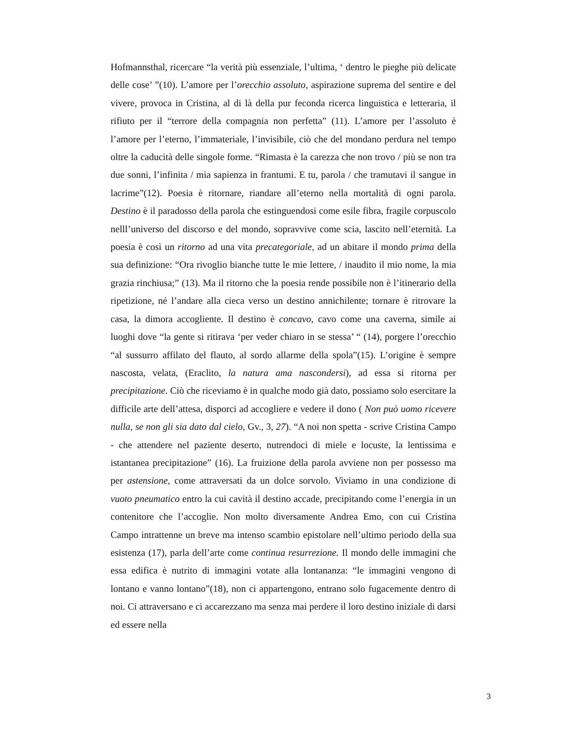Hofmannsthal, ricercare “la verità più essenziale, l’ultima, ‘ dentro le pieghe più delicate delle cose’ ”(10). L’amore per l’orecchio assoluto, aspirazione suprema del sentire e del vivere, provoca in Cristina, al di là della pur feconda ricerca linguistica e letteraria, il rifiuto per il “terrore della compagnia non perfetta” (11). L’amore per l’assoluto è l’amore per l’eterno, l’immateriale, l’invisibile, ciò che del mondano perdura nel tempo oltre la caducità delle singole forme. “Rimasta è la carezza che non trovo / più se non tra due sonni, l’infinita / mia sapienza in frantumi. E tu, parola / che tramutavi il sangue in lacrime”(12). Poesia è ritornare, riandare all’eterno nella mortalità di ogni parola. Destino è il paradosso della parola che estinguendosi come esile fibra, fragile corpuscolo nelll’universo del discorso e del mondo, sopravvive come scia, lascito nell’eternità. La poesia è così un ritorno ad una vita precategoriale, ad un abitare il mondo prima della sua definizione: “Ora rivoglio bianche tutte le mie lettere, / inaudito il mio nome, la mia grazia rinchiusa;” (13). Ma il ritorno che la poesia rende possibile non è l’itinerario della ripetizione, né l’andare alla cieca verso un destino annichilente; tornare è ritrovare la casa, la dimora accogliente. Il destino è concavo, cavo come una caverna, simile ai luoghi dove “la gente si ritirava ‘per veder chiaro in se stessa’ “ (14), porgere l’orecchio “al sussurro affilato del flauto, al sordo allarme della spola”(15). L’origine è sempre nascosta, velata, (Eraclito, la natura ama nascondersi), ad essa si ritorna per precipitazione. Ciò che riceviamo è in qualche modo già dato, possiamo solo esercitare la difficile arte dell’attesa, disporci ad accogliere e vedere il dono ( Non può uomo ricevere nulla, se non gli sia dato dal cielo, Gv., 3, 27). “A noi non spetta - scrive Cristina Campo - che attendere nel paziente deserto, nutrendoci di miele e locuste, la lentissima e istantanea precipitazione” (16). La fruizione della parola avviene non per possesso ma per astensione, come attraversati da un dolce sorvolo. Viviamo in una condizione di vuoto pneumatico entro la cui cavità il destino accade, precipitando come l’energia in un contenitore che l’accoglie. Non molto diversamente Andrea Emo, con cui Cristina Campo intrattenne un breve ma intenso scambio epistolare nell’ultimo periodo della sua esistenza (17), parla dell’arte come continua resurrezione. Il mondo delle immagini che essa edifica è nutrito di immagini votate alla lontananza: “le immagini vengono di lontano e vanno lontano”(18), non ci appartengono, entrano solo fugacemente dentro di noi. Ci attraversano e ci accarezzano ma senza mai perdere il loro destino iniziale di darsi ed essere nella
3